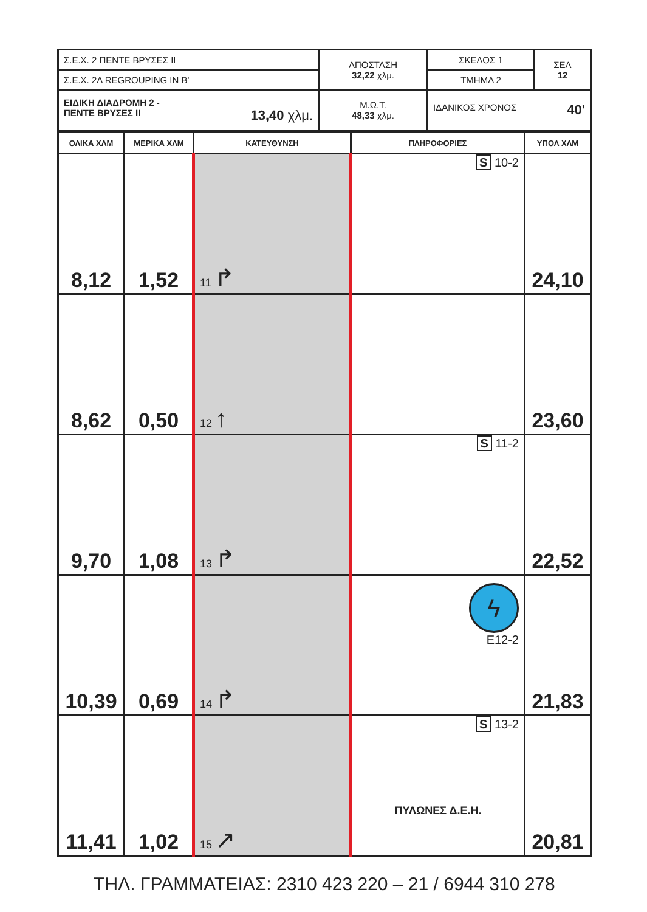| Σ.Ε.Χ. 2 ΠΕΝΤΕ ΒΡΥΣΕΣ II | ΑΠΟΣΤΑΣΗ 32,22 χλμ. | ΣΚΕΛΟΣ 1 | ΣΕΛ 12 |
| Σ.Ε.Χ. 2A REGROUPING IN B' | | ΤΜΗΜΑ 2 | |
| ΕΙΔΙΚΗ ΔΙΑΔΡΟΜΗ 2 - ΠΕΝΤΕ ΒΡΥΣΕΣ II 13,40 χλμ. | Μ.Ω.Τ. 48,33 χλμ. | ΙΔΑΝΙΚΟΣ ΧΡΟΝΟΣ 40' | |
| ΟΛΙΚΑ ΧΛΜ | ΜΕΡΙΚΑ ΧΛΜ | ΚΑΤΕΥΘΥΝΣΗ | ΠΛΗΡΟΦΟΡΙΕΣ | ΥΠΟΛ ΧΛΜ |
| --- | --- | --- | --- | --- |
| 8,12 | 1,52 | 11 ↱ | S 10-2 | 24,10 |
| 8,62 | 0,50 | 12 ↑ | | 23,60 |
| 9,70 | 1,08 | 13 ↱ | S 11-2 | 22,52 |
| 10,39 | 0,69 | 14 ↱ | ϟ E12-2 | 21,83 |
| 11,41 | 1,02 | 15 ↗ | S 13-2 ΠΥΛΩΝΕΣ Δ.Ε.Η. | 20,81 |
ΤΗΛ. ΓΡΑΜΜΑΤΕΙΑΣ: 2310 423 220 – 21 / 6944 310 278